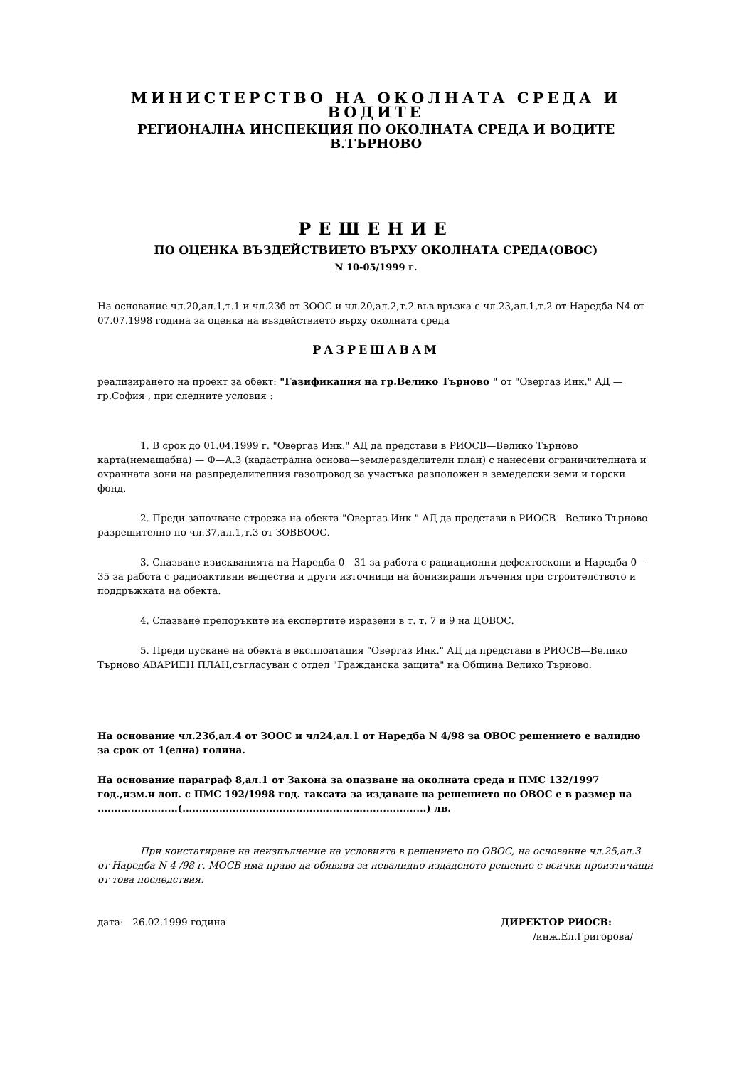МИНИСТЕРСТВО НА ОКОЛНАТА СРЕДА И ВОДИТЕ
РЕГИОНАЛНА ИНСПЕКЦИЯ ПО ОКОЛНАТА СРЕДА И ВОДИТЕ В.ТЪРНОВО
РЕШЕНИЕ
ПО ОЦЕНКА ВЪЗДЕЙСТВИЕТО ВЪРХУ ОКОЛНАТА СРЕДА(ОВОС)
N 10-05/1999 г.
На основание чл.20,ал.1,т.1 и чл.23б от ЗООС и чл.20,ал.2,т.2 във връзка с чл.23,ал.1,т.2 от Наредба N4 от 07.07.1998 година за оценка на въздействието върху околната среда
РАЗРЕШАВАМ
реализирането на проект за обект: "Газификация на гр.Велико Търново " от "Овергаз Инк." АД — гр.София , при следните условия :
1. В срок до 01.04.1999 г. "Овергаз Инк." АД да представи в РИОСВ—Велико Търново карта(немащабна) — Ф—А.3 (кадастрална основа—землеразделителн план) с нанесени ограничителната и охранната зони на разпределителния газопровод за участъка разположен в земеделски земи и горски фонд.
2. Преди започване строежа на обекта "Овергаз Инк." АД да представи в РИОСВ—Велико Търново разрешително по чл.37,ал.1,т.3 от ЗОВВООС.
3. Спазване изискванията на Наредба 0—31 за работа с радиационни дефектоскопи и Наредба 0—35 за работа с радиоактивни вещества и други източници на йонизиращи лъчения при строителството и поддръжката на обекта.
4. Спазване препоръките на експертите изразени в т. т. 7 и 9 на ДОВОС.
5. Преди пускане на обекта в експлоатация "Овергаз Инк." АД да представи в РИОСВ—Велико Търново АВАРИЕН ПЛАН,съгласуван с отдел "Гражданска защита" на Община Велико Търново.
На основание чл.23б,ал.4 от ЗООС и чл24,ал.1 от Наредба N 4/98 за ОВОС решението е валидно за срок от 1(една) година.
На основание параграф 8,ал.1 от Закона за опазване на околната среда и ПМС 132/1997 год.,изм.и доп. с ПМС 192/1998 год. таксата за издаване на решението по ОВОС е в размер на ........................(.........................................................................) лв.
При констатиране на неизпълнение на условията в решението по ОВОС, на основание чл.25,ал.3 от Наредба N 4 /98 г. МОСВ има право да обявява за невалидно издаденото решение с всички произтичащи от това последствия.
дата: 26.02.1999 година ДИРЕКТОР РИОСВ:
/инж.Ел.Григорова/